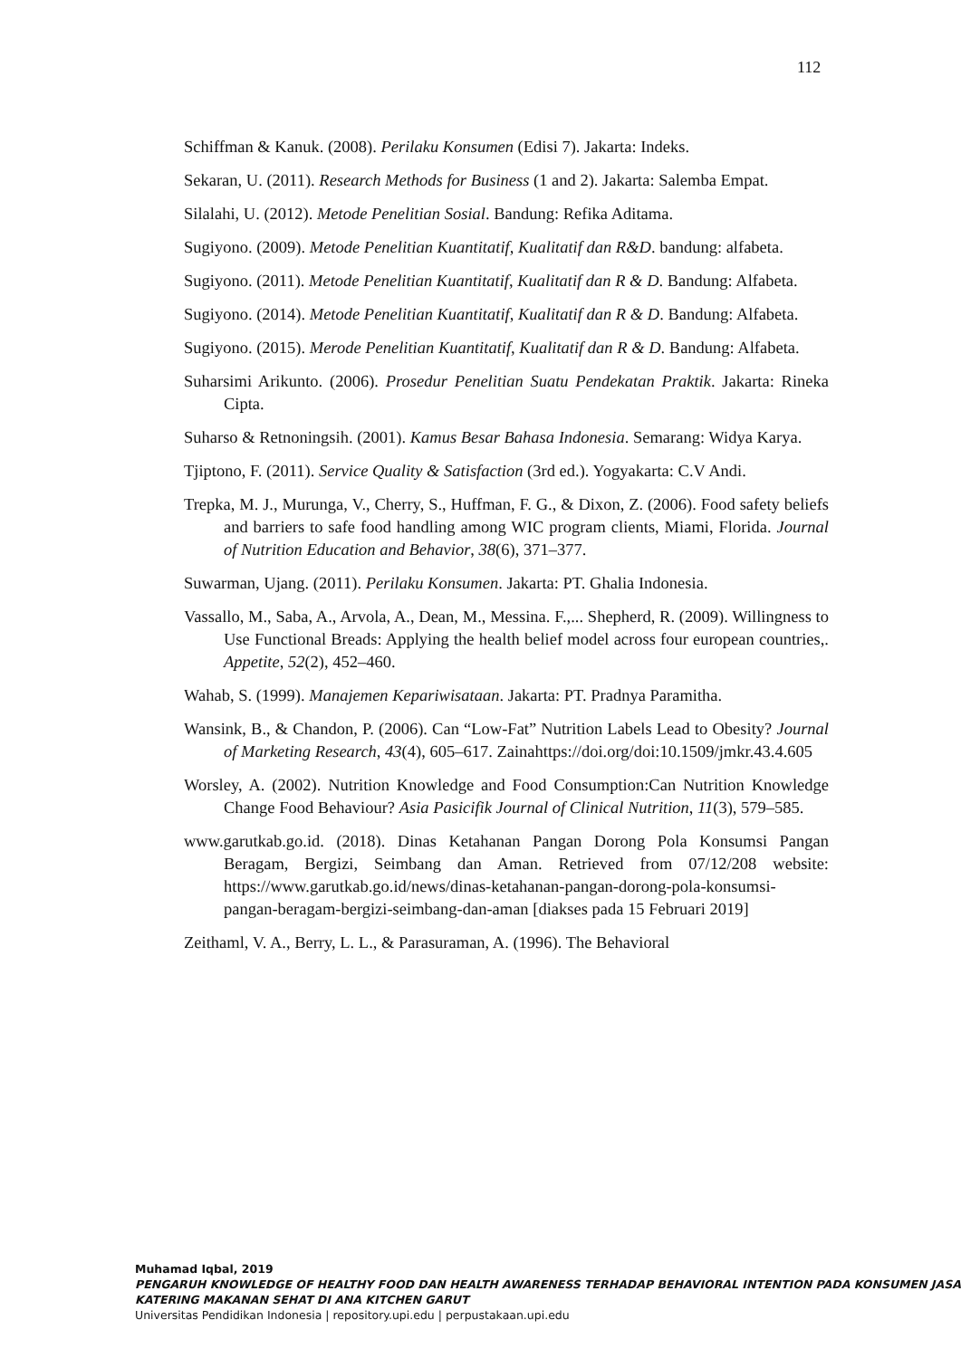112
Schiffman & Kanuk. (2008). Perilaku Konsumen (Edisi 7). Jakarta: Indeks.
Sekaran, U. (2011). Research Methods for Business (1 and 2). Jakarta: Salemba Empat.
Silalahi, U. (2012). Metode Penelitian Sosial. Bandung: Refika Aditama.
Sugiyono. (2009). Metode Penelitian Kuantitatif, Kualitatif dan R&D. bandung: alfabeta.
Sugiyono. (2011). Metode Penelitian Kuantitatif, Kualitatif dan R & D. Bandung: Alfabeta.
Sugiyono. (2014). Metode Penelitian Kuantitatif, Kualitatif dan R & D. Bandung: Alfabeta.
Sugiyono. (2015). Merode Penelitian Kuantitatif, Kualitatif dan R & D. Bandung: Alfabeta.
Suharsimi Arikunto. (2006). Prosedur Penelitian Suatu Pendekatan Praktik. Jakarta: Rineka Cipta.
Suharso & Retnoningsih. (2001). Kamus Besar Bahasa Indonesia. Semarang: Widya Karya.
Tjiptono, F. (2011). Service Quality & Satisfaction (3rd ed.). Yogyakarta: C.V Andi.
Trepka, M. J., Murunga, V., Cherry, S., Huffman, F. G., & Dixon, Z. (2006). Food safety beliefs and barriers to safe food handling among WIC program clients, Miami, Florida. Journal of Nutrition Education and Behavior, 38(6), 371–377.
Suwarman, Ujang. (2011). Perilaku Konsumen. Jakarta: PT. Ghalia Indonesia.
Vassallo, M., Saba, A., Arvola, A., Dean, M., Messina. F.,... Shepherd, R. (2009). Willingness to Use Functional Breads: Applying the health belief model across four european countries,. Appetite, 52(2), 452–460.
Wahab, S. (1999). Manajemen Kepariwisataan. Jakarta: PT. Pradnya Paramitha.
Wansink, B., & Chandon, P. (2006). Can “Low-Fat” Nutrition Labels Lead to Obesity? Journal of Marketing Research, 43(4), 605–617. Zainahttps://doi.org/doi:10.1509/jmkr.43.4.605
Worsley, A. (2002). Nutrition Knowledge and Food Consumption:Can Nutrition Knowledge Change Food Behaviour? Asia Pasicifik Journal of Clinical Nutrition, 11(3), 579–585.
www.garutkab.go.id. (2018). Dinas Ketahanan Pangan Dorong Pola Konsumsi Pangan Beragam, Bergizi, Seimbang dan Aman. Retrieved from 07/12/208 website: https://www.garutkab.go.id/news/dinas-ketahanan-pangan-dorong-pola-konsumsi-pangan-beragam-bergizi-seimbang-dan-aman [diakses pada 15 Februari 2019]
Zeithaml, V. A., Berry, L. L., & Parasuraman, A. (1996). The Behavioral
Muhamad Iqbal, 2019
PENGARUH KNOWLEDGE OF HEALTHY FOOD DAN HEALTH AWARENESS TERHADAP BEHAVIORAL INTENTION PADA KONSUMEN JASA KATERING MAKANAN SEHAT DI ANA KITCHEN GARUT
Universitas Pendidikan Indonesia | repository.upi.edu | perpustakaan.upi.edu